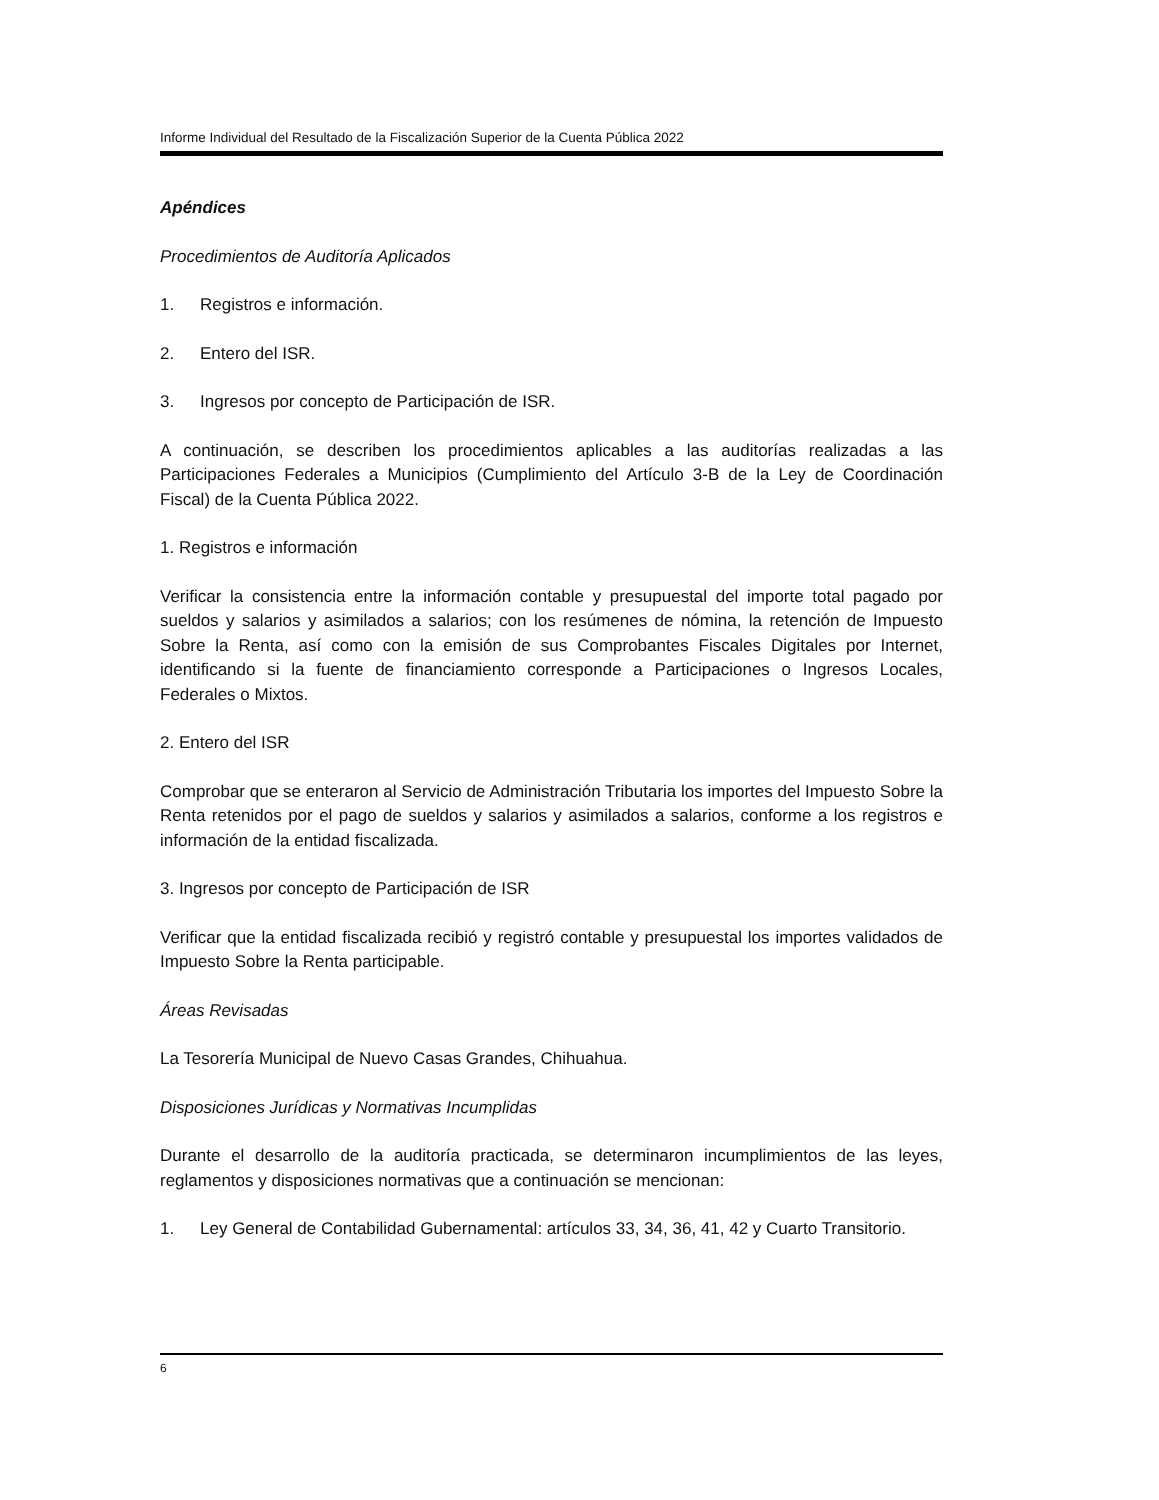Informe Individual del Resultado de la Fiscalización Superior de la Cuenta Pública 2022
Apéndices
Procedimientos de Auditoría Aplicados
1. Registros e información.
2. Entero del ISR.
3. Ingresos por concepto de Participación de ISR.
A continuación, se describen los procedimientos aplicables a las auditorías realizadas a las Participaciones Federales a Municipios (Cumplimiento del Artículo 3-B de la Ley de Coordinación Fiscal) de la Cuenta Pública 2022.
1. Registros e información
Verificar la consistencia entre la información contable y presupuestal del importe total pagado por sueldos y salarios y asimilados a salarios; con los resúmenes de nómina, la retención de Impuesto Sobre la Renta, así como con la emisión de sus Comprobantes Fiscales Digitales por Internet, identificando si la fuente de financiamiento corresponde a Participaciones o Ingresos Locales, Federales o Mixtos.
2. Entero del ISR
Comprobar que se enteraron al Servicio de Administración Tributaria los importes del Impuesto Sobre la Renta retenidos por el pago de sueldos y salarios y asimilados a salarios, conforme a los registros e información de la entidad fiscalizada.
3. Ingresos por concepto de Participación de ISR
Verificar que la entidad fiscalizada recibió y registró contable y presupuestal los importes validados de Impuesto Sobre la Renta participable.
Áreas Revisadas
La Tesorería Municipal de Nuevo Casas Grandes, Chihuahua.
Disposiciones Jurídicas y Normativas Incumplidas
Durante el desarrollo de la auditoría practicada, se determinaron incumplimientos de las leyes, reglamentos y disposiciones normativas que a continuación se mencionan:
1. Ley General de Contabilidad Gubernamental: artículos 33, 34, 36, 41, 42 y Cuarto Transitorio.
6